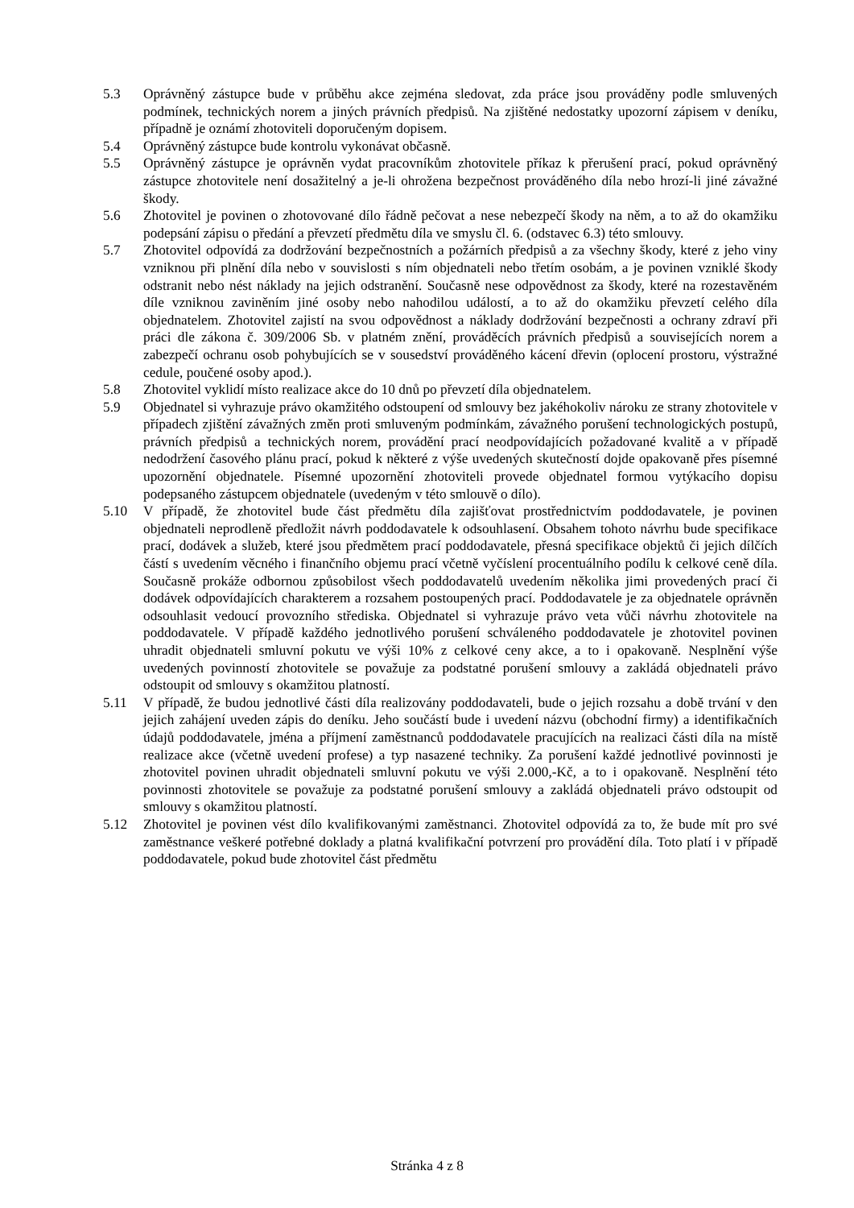5.3 Oprávněný zástupce bude v průběhu akce zejména sledovat, zda práce jsou prováděny podle smluvených podmínek, technických norem a jiných právních předpisů. Na zjištěné nedostatky upozorní zápisem v deníku, případně je oznámí zhotoviteli doporučeným dopisem.
5.4 Oprávněný zástupce bude kontrolu vykonávat občasně.
5.5 Oprávněný zástupce je oprávněn vydat pracovníkům zhotovitele příkaz k přerušení prací, pokud oprávněný zástupce zhotovitele není dosažitelný a je-li ohrožena bezpečnost prováděného díla nebo hrozí-li jiné závažné škody.
5.6 Zhotovitel je povinen o zhotovované dílo řádně pečovat a nese nebezpečí škody na něm, a to až do okamžiku podepsání zápisu o předání a převzetí předmětu díla ve smyslu čl. 6. (odstavec 6.3) této smlouvy.
5.7 Zhotovitel odpovídá za dodržování bezpečnostních a požárních předpisů a za všechny škody, které z jeho viny vzniknou při plnění díla nebo v souvislosti s ním objednateli nebo třetím osobám, a je povinen vzniklé škody odstranit nebo nést náklady na jejich odstranění. Současně nese odpovědnost za škody, které na rozestavěném díle vzniknou zaviněním jiné osoby nebo nahodilou událostí, a to až do okamžiku převzetí celého díla objednatelem. Zhotovitel zajistí na svou odpovědnost a náklady dodržování bezpečnosti a ochrany zdraví při práci dle zákona č. 309/2006 Sb. v platném znění, prováděcích právních předpisů a souvisejících norem a zabezpečí ochranu osob pohybujících se v sousedství prováděného kácení dřevin (oplocení prostoru, výstražné cedule, poučené osoby apod.).
5.8 Zhotovitel vyklidí místo realizace akce do 10 dnů po převzetí díla objednatelem.
5.9 Objednatel si vyhrazuje právo okamžitého odstoupení od smlouvy bez jakéhokoliv nároku ze strany zhotovitele v případech zjištění závažných změn proti smluveným podmínkám, závažného porušení technologických postupů, právních předpisů a technických norem, provádění prací neodpovídajících požadované kvalitě a v případě nedodržení časového plánu prací, pokud k některé z výše uvedených skutečností dojde opakovaně přes písemné upozornění objednatele. Písemné upozornění zhotoviteli provede objednatel formou vytýkacího dopisu podepsaného zástupcem objednatele (uvedeným v této smlouvě o dílo).
5.10 V případě, že zhotovitel bude část předmětu díla zajišťovat prostřednictvím poddodavatele, je povinen objednateli neprodleně předložit návrh poddodavatele k odsouhlasení. Obsahem tohoto návrhu bude specifikace prací, dodávek a služeb, které jsou předmětem prací poddodavatele, přesná specifikace objektů či jejich dílčích částí s uvedením věcného i finančního objemu prací včetně vyčíslení procentuálního podílu k celkové ceně díla. Současně prokáže odbornou způsobilost všech poddodavatelů uvedením několika jimi provedených prací či dodávek odpovídajících charakterem a rozsahem postoupených prací. Poddodavatele je za objednatele oprávněn odsouhlasit vedoucí provozního střediska. Objednatel si vyhrazuje právo veta vůči návrhu zhotovitele na poddodavatele. V případě každého jednotlivého porušení schváleného poddodavatele je zhotovitel povinen uhradit objednateli smluvní pokutu ve výši 10% z celkové ceny akce, a to i opakovaně. Nesplnění výše uvedených povinností zhotovitele se považuje za podstatné porušení smlouvy a zakládá objednateli právo odstoupit od smlouvy s okamžitou platností.
5.11 V případě, že budou jednotlivé části díla realizovány poddodavateli, bude o jejich rozsahu a době trvání v den jejich zahájení uveden zápis do deníku. Jeho součástí bude i uvedení názvu (obchodní firmy) a identifikačních údajů poddodavatele, jména a příjmení zaměstnanců poddodavatele pracujících na realizaci části díla na místě realizace akce (včetně uvedení profese) a typ nasazené techniky. Za porušení každé jednotlivé povinnosti je zhotovitel povinen uhradit objednateli smluvní pokutu ve výši 2.000,-Kč, a to i opakovaně. Nesplnění této povinnosti zhotovitele se považuje za podstatné porušení smlouvy a zakládá objednateli právo odstoupit od smlouvy s okamžitou platností.
5.12 Zhotovitel je povinen vést dílo kvalifikovanými zaměstnanci. Zhotovitel odpovídá za to, že bude mít pro své zaměstnance veškeré potřebné doklady a platná kvalifikační potvrzení pro provádění díla. Toto platí i v případě poddodavatele, pokud bude zhotovitel část předmětu
Stránka 4 z 8